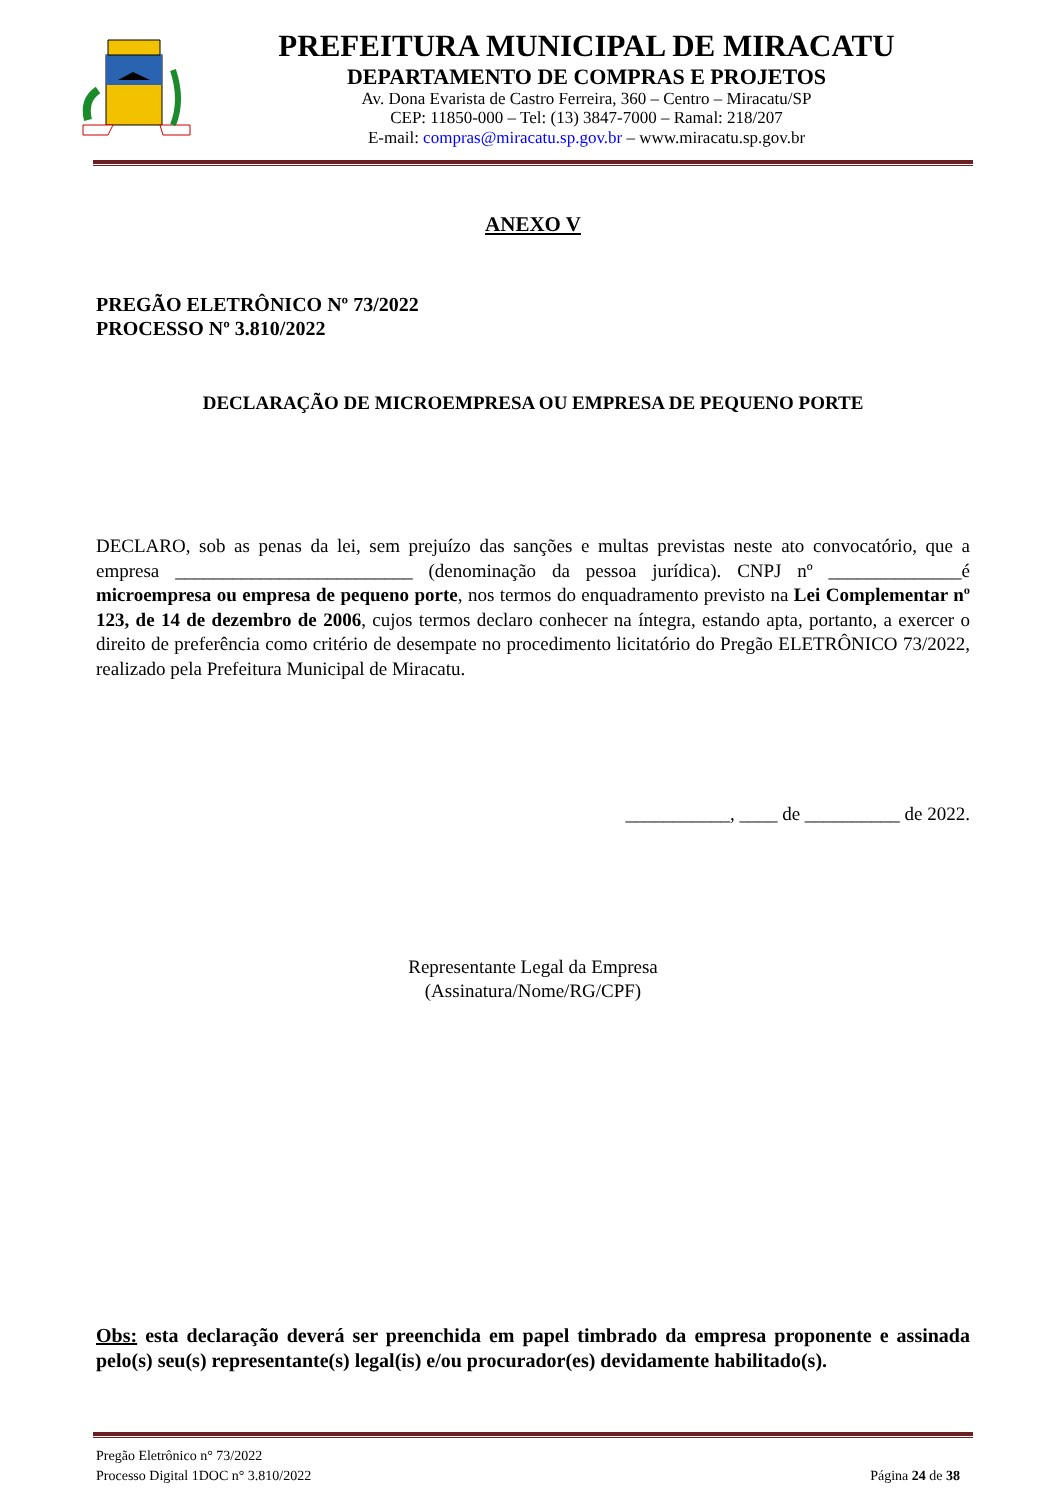PREFEITURA MUNICIPAL DE MIRACATU
DEPARTAMENTO DE COMPRAS E PROJETOS
Av. Dona Evarista de Castro Ferreira, 360 – Centro – Miracatu/SP
CEP: 11850-000 – Tel: (13) 3847-7000 – Ramal: 218/207
E-mail: compras@miracatu.sp.gov.br – www.miracatu.sp.gov.br
ANEXO V
PREGÃO ELETRÔNICO Nº 73/2022
PROCESSO Nº 3.810/2022
DECLARAÇÃO DE MICROEMPRESA OU EMPRESA DE PEQUENO PORTE
DECLARO, sob as penas da lei, sem prejuízo das sanções e multas previstas neste ato convocatório, que a empresa _________________________ (denominação da pessoa jurídica). CNPJ nº ______________é microempresa ou empresa de pequeno porte, nos termos do enquadramento previsto na Lei Complementar nº 123, de 14 de dezembro de 2006, cujos termos declaro conhecer na íntegra, estando apta, portanto, a exercer o direito de preferência como critério de desempate no procedimento licitatório do Pregão ELETRÔNICO 73/2022, realizado pela Prefeitura Municipal de Miracatu.
___________, ____ de __________ de 2022.
Representante Legal da Empresa
(Assinatura/Nome/RG/CPF)
Obs: esta declaração deverá ser preenchida em papel timbrado da empresa proponente e assinada pelo(s) seu(s) representante(s) legal(is) e/ou procurador(es) devidamente habilitado(s).
Pregão Eletrônico n° 73/2022
Processo Digital 1DOC n° 3.810/2022 Página 24 de 38